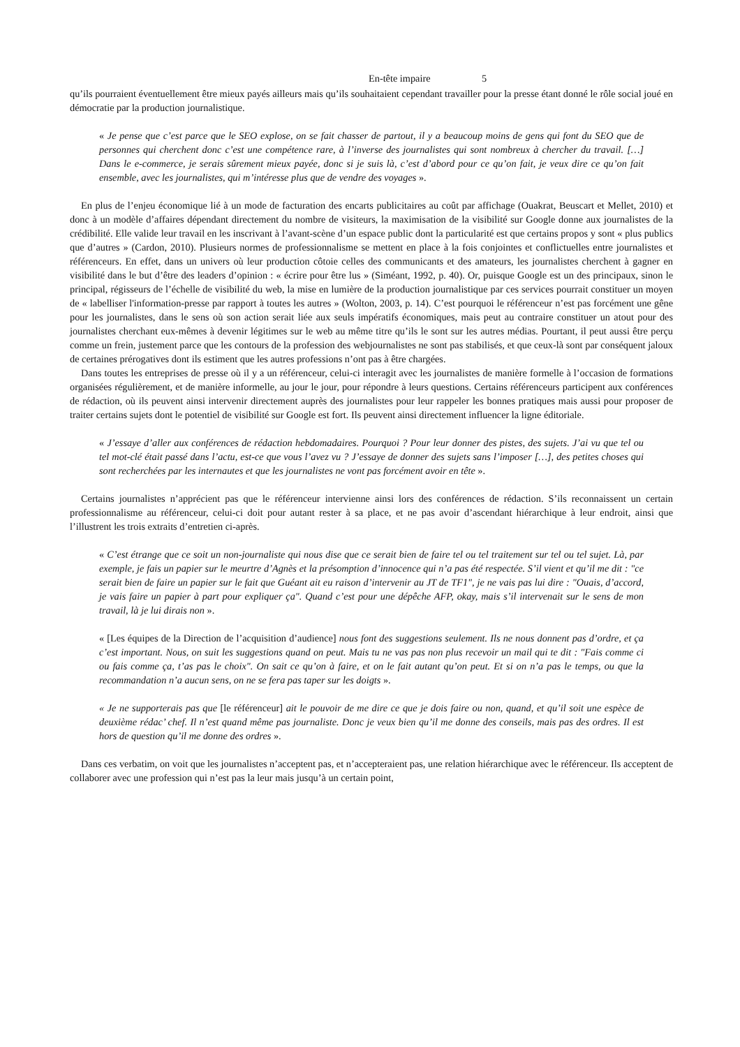En-tête impaire 5
qu’ils pourraient éventuellement être mieux payés ailleurs mais qu’ils souhaitaient cependant travailler pour la presse étant donné le rôle social joué en démocratie par la production journalistique.
« Je pense que c’est parce que le SEO explose, on se fait chasser de partout, il y a beaucoup moins de gens qui font du SEO que de personnes qui cherchent donc c’est une compétence rare, à l’inverse des journalistes qui sont nombreux à chercher du travail. […] Dans le e-commerce, je serais sûrement mieux payée, donc si je suis là, c’est d’abord pour ce qu’on fait, je veux dire ce qu’on fait ensemble, avec les journalistes, qui m’intéresse plus que de vendre des voyages ».
En plus de l’enjeu économique lié à un mode de facturation des encarts publicitaires au coût par affichage (Ouakrat, Beuscart et Mellet, 2010) et donc à un modèle d’affaires dépendant directement du nombre de visiteurs, la maximisation de la visibilité sur Google donne aux journalistes de la crédibilité. Elle valide leur travail en les inscrivant à l’avant-scène d’un espace public dont la particularité est que certains propos y sont « plus publics que d’autres » (Cardon, 2010). Plusieurs normes de professionnalisme se mettent en place à la fois conjointes et conflictuelles entre journalistes et référenceurs. En effet, dans un univers où leur production côtoie celles des communicants et des amateurs, les journalistes cherchent à gagner en visibilité dans le but d’être des leaders d’opinion : « écrire pour être lus » (Siméant, 1992, p. 40). Or, puisque Google est un des principaux, sinon le principal, régisseurs de l’échelle de visibilité du web, la mise en lumière de la production journalistique par ces services pourrait constituer un moyen de « labelliser l'information-presse par rapport à toutes les autres » (Wolton, 2003, p. 14). C’est pourquoi le référenceur n’est pas forcément une gêne pour les journalistes, dans le sens où son action serait liée aux seuls impératifs économiques, mais peut au contraire constituer un atout pour des journalistes cherchant eux-mêmes à devenir légitimes sur le web au même titre qu’ils le sont sur les autres médias. Pourtant, il peut aussi être perçu comme un frein, justement parce que les contours de la profession des webjournalistes ne sont pas stabilisés, et que ceux-là sont par conséquent jaloux de certaines prérogatives dont ils estiment que les autres professions n’ont pas à être chargées.
Dans toutes les entreprises de presse où il y a un référenceur, celui-ci interagit avec les journalistes de manière formelle à l’occasion de formations organisées régulièrement, et de manière informelle, au jour le jour, pour répondre à leurs questions. Certains référenceurs participent aux conférences de rédaction, où ils peuvent ainsi intervenir directement auprès des journalistes pour leur rappeler les bonnes pratiques mais aussi pour proposer de traiter certains sujets dont le potentiel de visibilité sur Google est fort. Ils peuvent ainsi directement influencer la ligne éditoriale.
« J’essaye d’aller aux conférences de rédaction hebdomadaires. Pourquoi ? Pour leur donner des pistes, des sujets. J’ai vu que tel ou tel mot-clé était passé dans l’actu, est-ce que vous l’avez vu ? J’essaye de donner des sujets sans l’imposer […], des petites choses qui sont recherchées par les internautes et que les journalistes ne vont pas forcément avoir en tête ».
Certains journalistes n’apprécient pas que le référenceur intervienne ainsi lors des conférences de rédaction. S’ils reconnaissent un certain professionnalisme au référenceur, celui-ci doit pour autant rester à sa place, et ne pas avoir d’ascendant hiérarchique à leur endroit, ainsi que l’illustrent les trois extraits d’entretien ci-après.
« C’est étrange que ce soit un non-journaliste qui nous dise que ce serait bien de faire tel ou tel traitement sur tel ou tel sujet. Là, par exemple, je fais un papier sur le meurtre d’Agnès et la présomption d’innocence qui n’a pas été respectée. S’il vient et qu’il me dit : "ce serait bien de faire un papier sur le fait que Guéant ait eu raison d’intervenir au JT de TF1", je ne vais pas lui dire : "Ouais, d’accord, je vais faire un papier à part pour expliquer ça". Quand c’est pour une dépêche AFP, okay, mais s’il intervenait sur le sens de mon travail, là je lui dirais non ».
« [Les équipes de la Direction de l’acquisition d’audience] nous font des suggestions seulement. Ils ne nous donnent pas d’ordre, et ça c’est important. Nous, on suit les suggestions quand on peut. Mais tu ne vas pas non plus recevoir un mail qui te dit : "Fais comme ci ou fais comme ça, t’as pas le choix". On sait ce qu’on à faire, et on le fait autant qu’on peut. Et si on n’a pas le temps, ou que la recommandation n’a aucun sens, on ne se fera pas taper sur les doigts ».
« Je ne supporterais pas que [le référenceur] ait le pouvoir de me dire ce que je dois faire ou non, quand, et qu’il soit une espèce de deuxième rédac’ chef. Il n’est quand même pas journaliste. Donc je veux bien qu’il me donne des conseils, mais pas des ordres. Il est hors de question qu’il me donne des ordres ».
Dans ces verbatim, on voit que les journalistes n’acceptent pas, et n’accepteraient pas, une relation hiérarchique avec le référenceur. Ils acceptent de collaborer avec une profession qui n’est pas la leur mais jusqu’à un certain point,